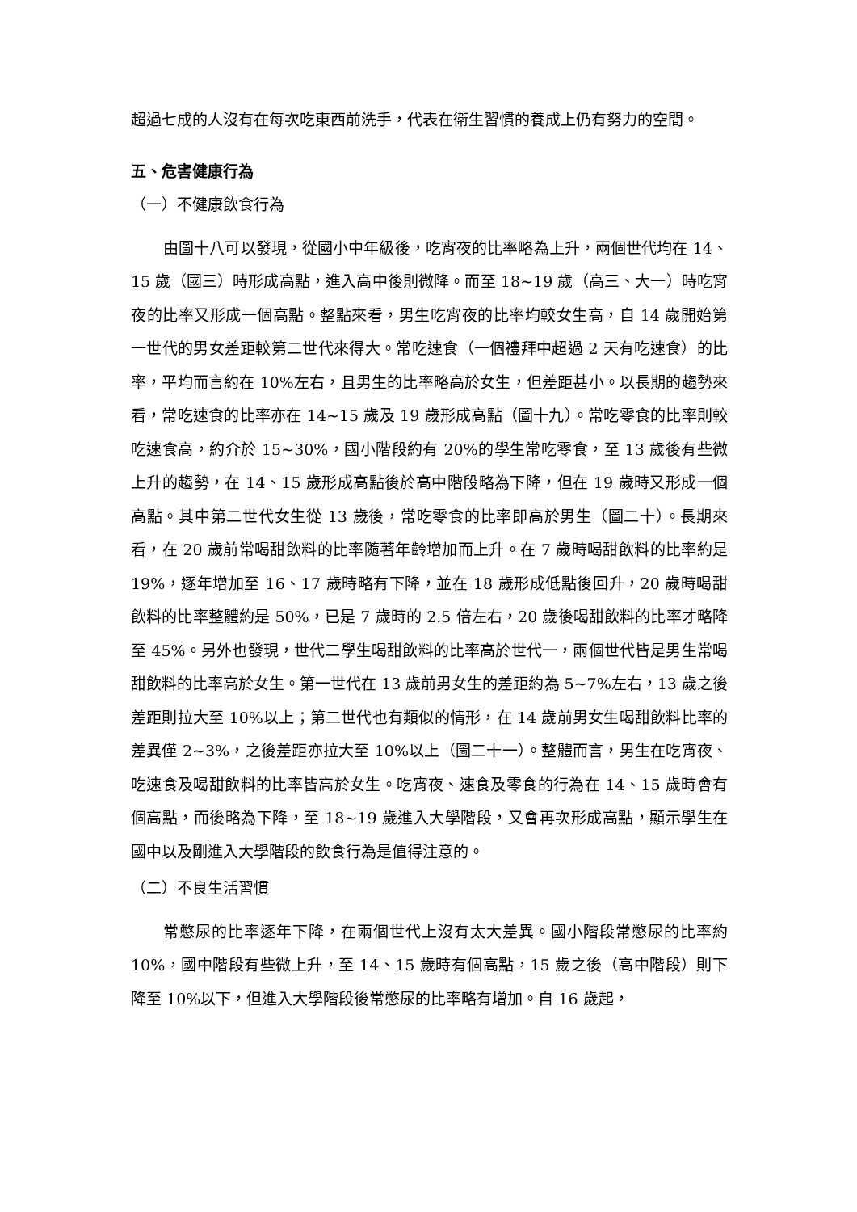超過七成的人沒有在每次吃東西前洗手，代表在衛生習慣的養成上仍有努力的空間。
五、危害健康行為
（一）不健康飲食行為
由圖十八可以發現，從國小中年級後，吃宵夜的比率略為上升，兩個世代均在 14、15 歲（國三）時形成高點，進入高中後則微降。而至 18~19 歲（高三、大一）時吃宵夜的比率又形成一個高點。整點來看，男生吃宵夜的比率均較女生高，自 14 歲開始第一世代的男女差距較第二世代來得大。常吃速食（一個禮拜中超過 2 天有吃速食）的比率，平均而言約在 10%左右，且男生的比率略高於女生，但差距甚小。以長期的趨勢來看，常吃速食的比率亦在 14~15 歲及 19 歲形成高點（圖十九）。常吃零食的比率則較吃速食高，約介於 15~30%，國小階段約有 20%的學生常吃零食，至 13 歲後有些微上升的趨勢，在 14、15 歲形成高點後於高中階段略為下降，但在 19 歲時又形成一個高點。其中第二世代女生從 13 歲後，常吃零食的比率即高於男生（圖二十）。長期來看，在 20 歲前常喝甜飲料的比率隨著年齡增加而上升。在 7 歲時喝甜飲料的比率約是 19%，逐年增加至 16、17 歲時略有下降，並在 18 歲形成低點後回升，20 歲時喝甜飲料的比率整體約是 50%，已是 7 歲時的 2.5 倍左右，20 歲後喝甜飲料的比率才略降至 45%。另外也發現，世代二學生喝甜飲料的比率高於世代一，兩個世代皆是男生常喝甜飲料的比率高於女生。第一世代在 13 歲前男女生的差距約為 5~7%左右，13 歲之後差距則拉大至 10%以上；第二世代也有類似的情形，在 14 歲前男女生喝甜飲料比率的差異僅 2~3%，之後差距亦拉大至 10%以上（圖二十一）。整體而言，男生在吃宵夜、吃速食及喝甜飲料的比率皆高於女生。吃宵夜、速食及零食的行為在 14、15 歲時會有個高點，而後略為下降，至 18~19 歲進入大學階段，又會再次形成高點，顯示學生在國中以及剛進入大學階段的飲食行為是值得注意的。
（二）不良生活習慣
常憋尿的比率逐年下降，在兩個世代上沒有太大差異。國小階段常憋尿的比率約 10%，國中階段有些微上升，至 14、15 歲時有個高點，15 歲之後（高中階段）則下降至 10%以下，但進入大學階段後常憋尿的比率略有增加。自 16 歲起，